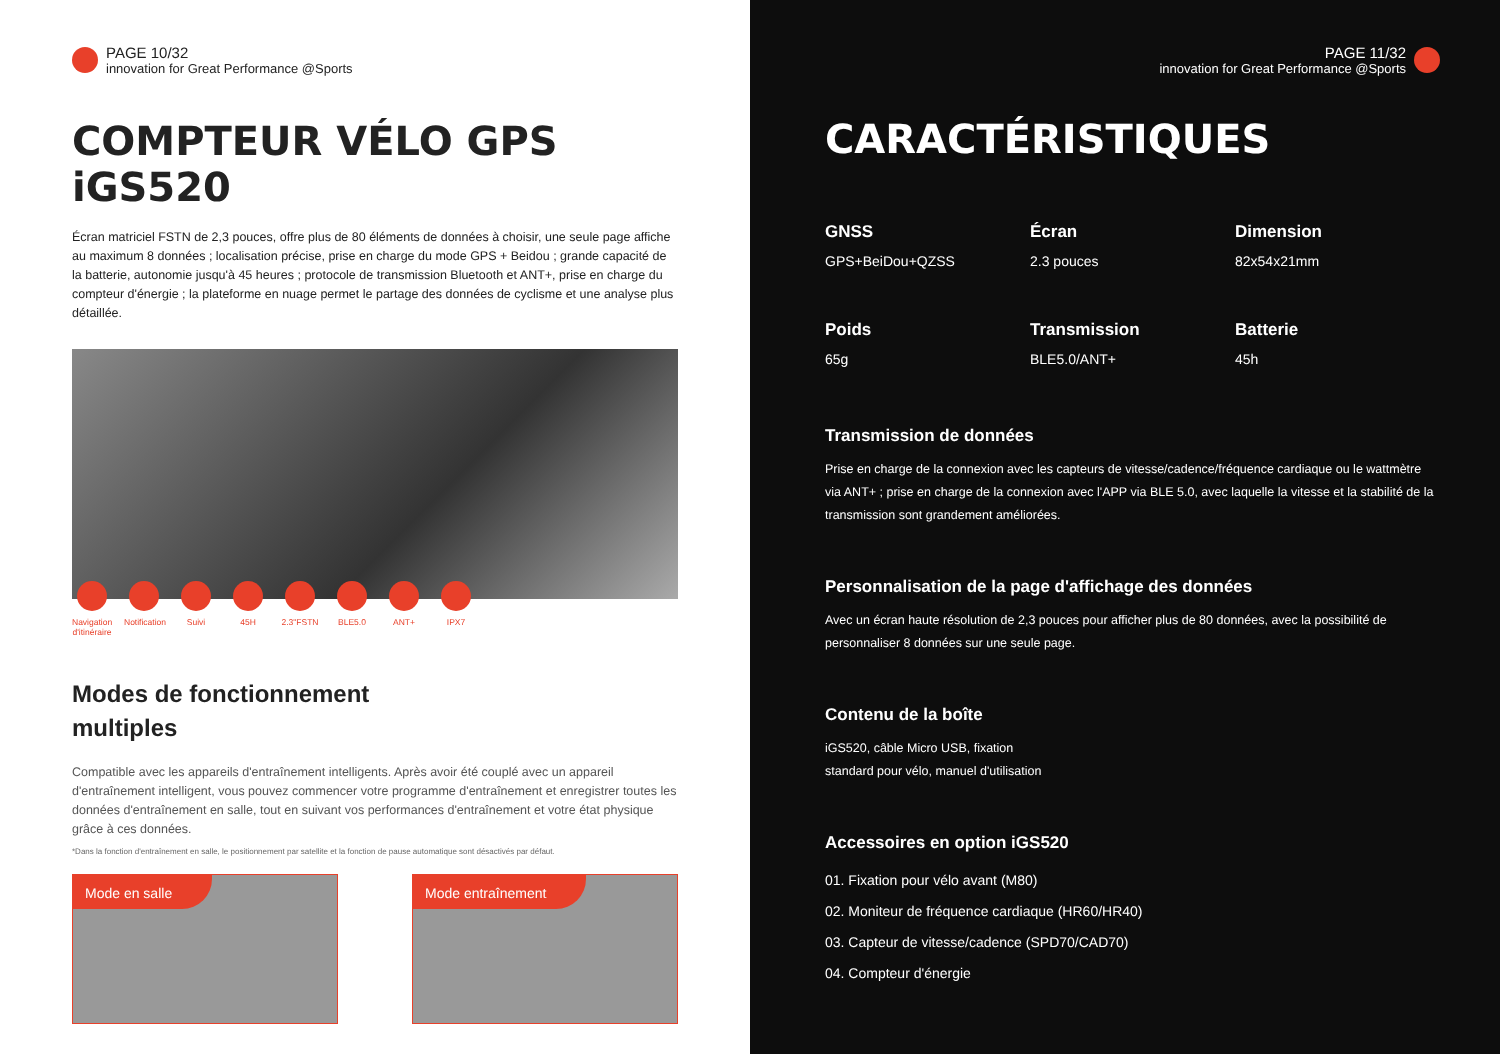PAGE 10/32
innovation for Great Performance @Sports
COMPTEUR VÉLO GPS iGS520
Écran matriciel FSTN de 2,3 pouces, offre plus de 80 éléments de données à choisir, une seule page affiche au maximum 8 données ; localisation précise, prise en charge du mode GPS + Beidou ; grande capacité de la batterie, autonomie jusqu'à 45 heures ; protocole de transmission Bluetooth et ANT+, prise en charge du compteur d'énergie ; la plateforme en nuage permet le partage des données de cyclisme et une analyse plus détaillée.
Navigation d'itinéraire
Notification
Suivi 45H 2.3"FSTN
BLE5.0 ANT+ IPX7
Modes de fonctionnement
multiples
Compatible avec les appareils d'entraînement intelligents. Après avoir été couplé avec un appareil d'entraînement intelligent, vous pouvez commencer votre programme d'entraînement et enregistrer toutes les données d'entraînement en salle, tout en suivant vos performances d'entraînement et votre état physique grâce à ces données.
*Dans la fonction d'entraînement en salle, le positionnement par satellite et la fonction de pause automatique sont désactivés par défaut.
Mode en salle Mode entraînement
PAGE 11/32
innovation for Great Performance @Sports
CARACTÉRISTIQUES
GNSS
GPS+BeiDou+QZSS
Écran
2.3 pouces
Dimension
82x54x21mm
Poids
65g
Transmission
BLE5.0/ANT+
Batterie
45h
Transmission de données
Prise en charge de la connexion avec les capteurs de vitesse/cadence/fréquence cardiaque ou le wattmètre via ANT+ ; prise en charge de la connexion avec l'APP via BLE 5.0, avec laquelle la vitesse et la stabilité de la transmission sont grandement améliorées.
Personnalisation de la page d'affichage des données
Avec un écran haute résolution de 2,3 pouces pour afficher plus de 80 données, avec la possibilité de personnaliser 8 données sur une seule page.
Contenu de la boîte
iGS520, câble Micro USB, fixation
standard pour vélo, manuel d'utilisation
Accessoires en option iGS520
01. Fixation pour vélo avant (M80)
02. Moniteur de fréquence cardiaque (HR60/HR40)
03. Capteur de vitesse/cadence (SPD70/CAD70)
04. Compteur d'énergie